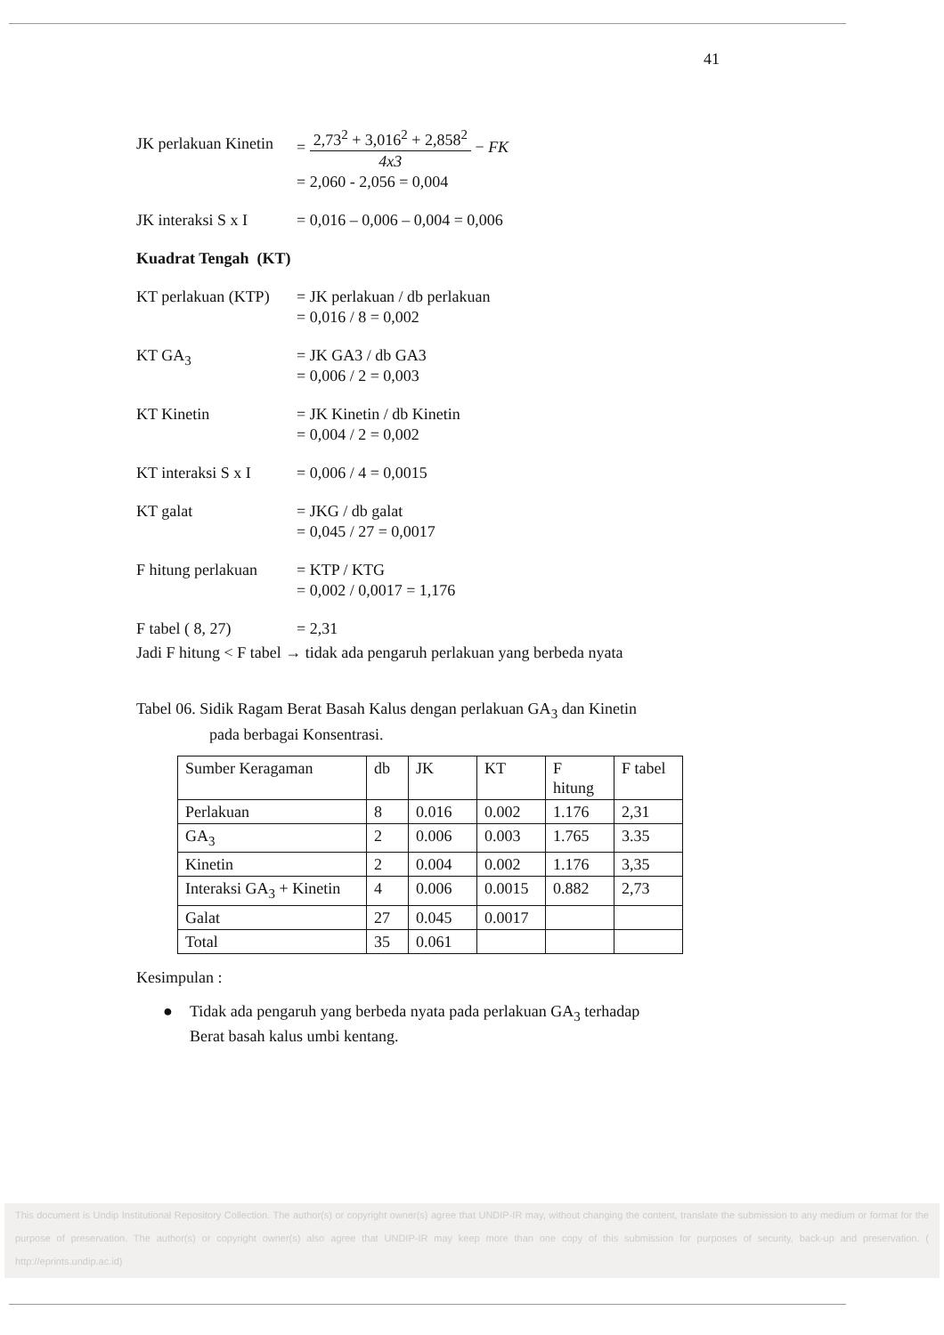41
JK perlakuan Kinetin
= 2,73<sup>2</sup> + 3,016<sup>2</sup> + 2,858<sup>2</sup> 4x3 − FK
= 2,060 - 2,056 = 0,004
JK interaksi S x I
= 0,016 – 0,006 – 0,004 = 0,006
Kuadrat Tengah (KT)
KT perlakuan (KTP)
= JK perlakuan / db perlakuan
= 0,016 / 8 = 0,002
KT GA<sub>3</sub> = JK GA3 / db GA3
= 0,006 / 2 = 0,003
KT Kinetin = JK Kinetin / db Kinetin
= 0,004 / 2 = 0,002
KT interaksi S x I
= 0,006 / 4 = 0,0015
KT galat = JKG / db galat
= 0,045 / 27 = 0,0017
F hitung perlakuan
= KTP / KTG
= 0,002 / 0,0017 = 1,176
F tabel ( 8, 27) = 2,31
Jadi F hitung < F tabel → tidak ada pengaruh perlakuan yang berbeda nyata
Tabel 06. Sidik Ragam Berat Basah Kalus dengan perlakuan GA<sub>3</sub> dan Kinetin
pada berbagai Konsentrasi.
| Sumber Keragaman | db | JK | KT | F hitung | F tabel |
| Perlakuan | 8 | 0.016 | 0.002 | 1.176 | 2,31 |
| GA<sub>3</sub> | 2 | 0.006 | 0.003 | 1.765 | 3.35 |
| Kinetin | 2 | 0.004 | 0.002 | 1.176 | 3,35 |
| Interaksi GA<sub>3</sub> + Kinetin | 4 | 0.006 | 0.0015 | 0.882 | 2,73 |
| Galat | 27 | 0.045 | 0.0017 | | |
| Total | 35 | 0.061 | | | |
Kesimpulan :
● Tidak ada pengaruh yang berbeda nyata pada perlakuan GA<sub>3</sub> terhadap
Berat basah kalus umbi kentang.
This document is Undip Institutional Repository Collection. The author(s) or copyright owner(s) agree that UNDIP-IR may, without changing the content, translate the submission to any medium or format for the purpose of preservation. The author(s) or copyright owner(s) also agree that UNDIP-IR may keep more than one copy of this submission for purposes of security, back-up and preservation. ( http://eprints.undip.ac.id)